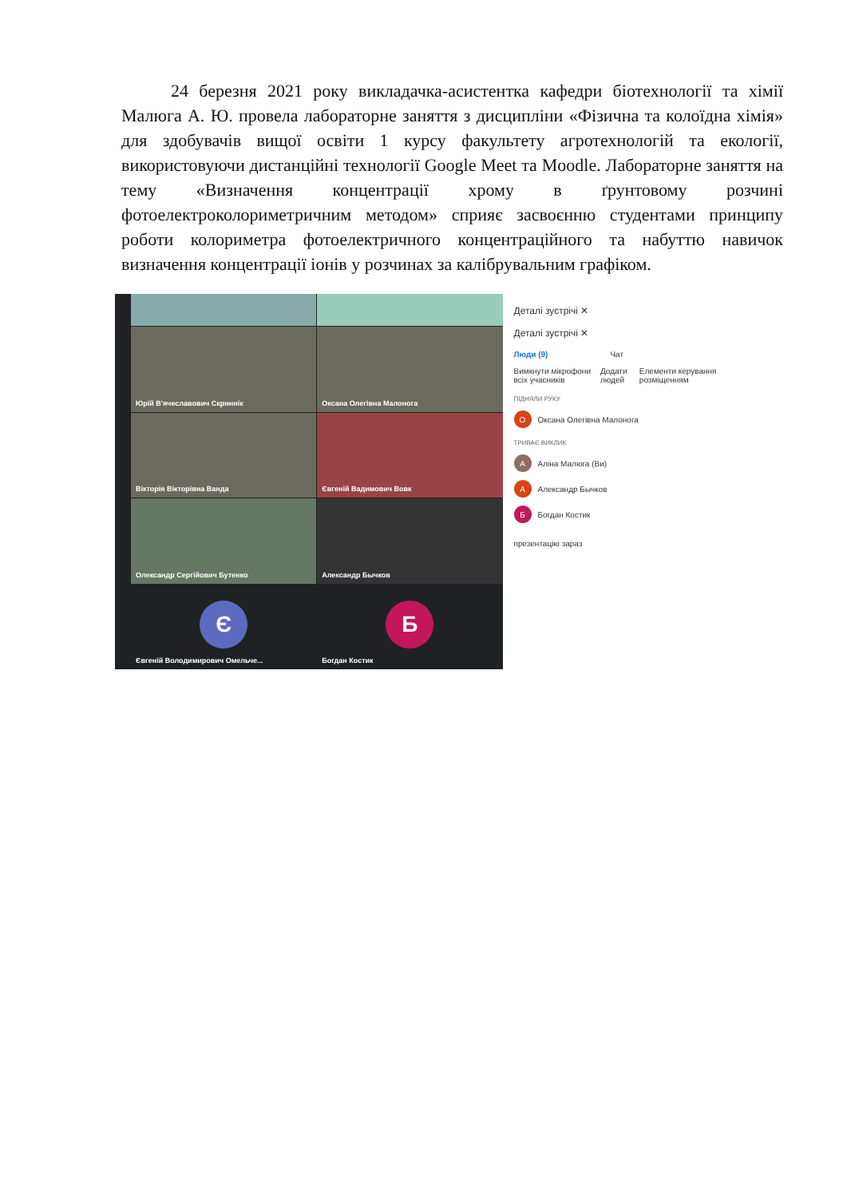24 березня 2021 року викладачка-асистентка кафедри біотехнології та хімії Малюга А. Ю. провела лабораторне заняття з дисципліни «Фізична та колоїдна хімія» для здобувачів вищої освіти 1 курсу факультету агротехнологій та екології, використовуючи дистанційні технології Google Meet та Moodle. Лабораторне заняття на тему «Визначення концентрації хрому в ґрунтовому розчині фотоелектроколориметричним методом» сприяє засвоєнню студентами принципу роботи колориметра фотоелектричного концентраційного та набуттю навичок визначення концентрації іонів у розчинах за калібрувальним графіком.
Юрій В'ячеславович Скриннік
Оксана Олегівна Малонога
Вікторія Вікторівна Ванда
Євгеній Вадимович Вовк
Олександр Сергійович Бутенко
Александр Бычков
Є
Євгеній Володимирович Омельче...
Б
Богдан Костик
Деталі зустрічі ✕
Деталі зустрічі ✕
Люди (9) Чат
Вимкнути мікрофони всіх учасників Додати людей Елементи керування розміщенням
ПІДНЯЛИ РУКУ
О Оксана Олегівна Малонога
ТРИВАЄ ВИКЛИК
А Аліна Малюга (Ви)
А Александр Бычков
Б Богдан Костик
презентацію зараз